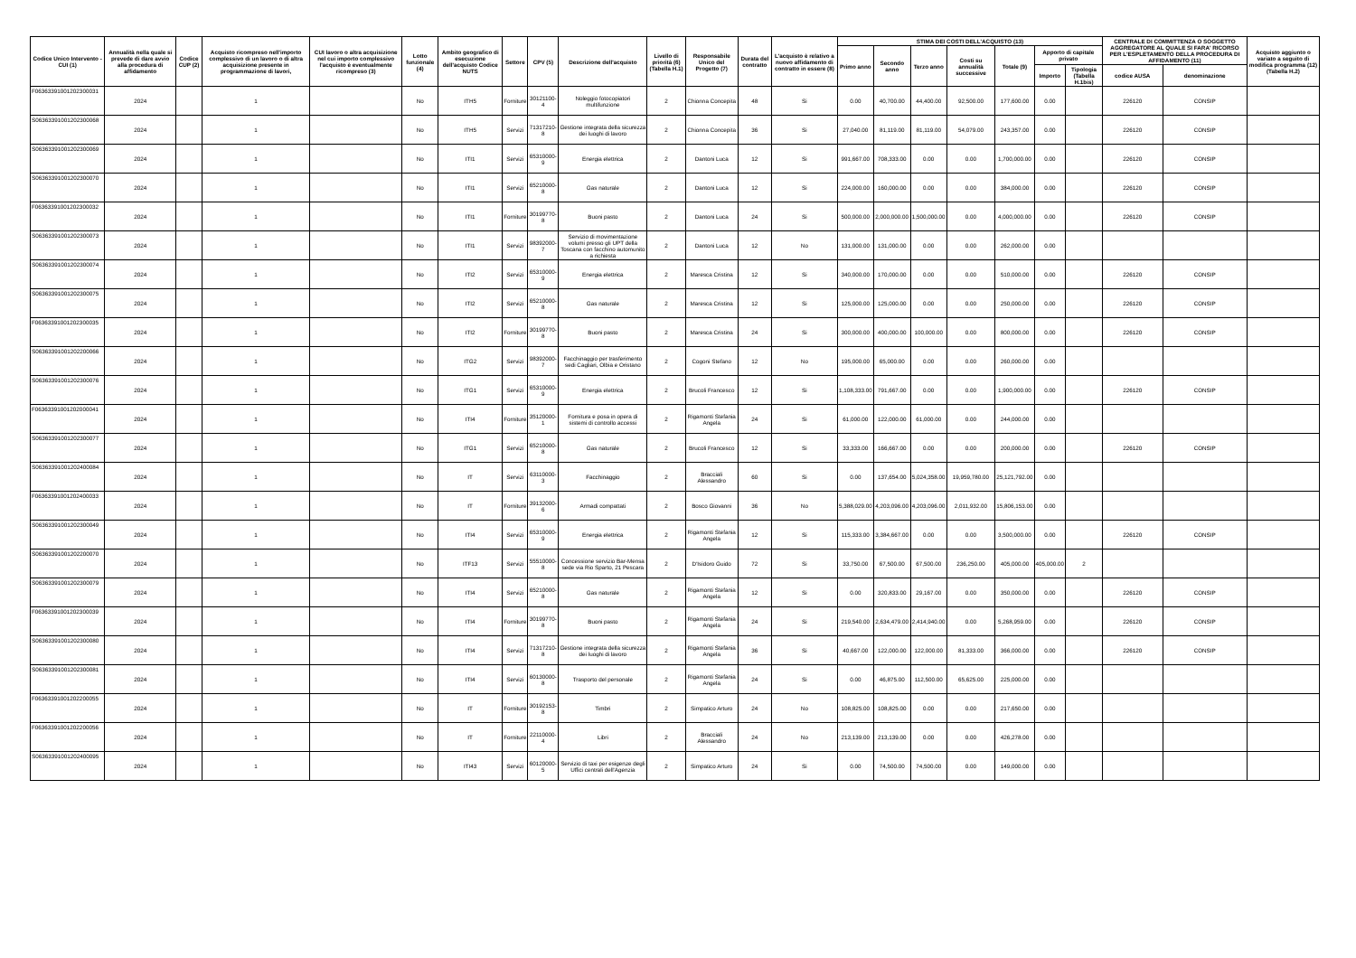| Codice Unico Intervento - CUI (1) | Annualità nella quale si prevede di dare avvio alla procedura di affidamento | Codice CUP (2) | Acquisto ricompreso nell'importo complessivo di un lavoro o di altra acquisizione presente in programmazione di lavori, | CUI lavoro o altra acquisizione nel cui importo complessivo l'acquisto è eventualmente ricompreso (3) | Lotto funzionale (4) | Ambito geografico di esecuzione dell'acquisto Codice NUTS | Settore | CPV (5) | Descrizione dell'acquisto | Livello di priorità (6) (Tabella H.1) | Responsabile Unico del Progetto (7) | Durata del contratto | L'acquisto è relativo a nuovo affidamento di contratto in essere (8) | STIMA DEI COSTI DELL'ACQUISTO (13) | | | | | | | CENTRALE DI COMMITTENZA O SOGGETTO AGGREGATORE AL QUALE SI FARA' RICORSO PER L'ESPLETAMENTO DELLA PROCEDURA DI AFFIDAMENTO (11) | | Acquisto aggiunto o variato a seguito di modifica programma (12) (Tabella H.2) |
| --- | --- | --- | --- | --- | --- | --- | --- | --- | --- | --- | --- | --- | --- | --- | --- | --- | --- | --- | --- | --- | --- | --- | --- |
| | | | | | | | | | | | | | | Primo anno | Secondo anno | Terzo anno | Costi su annualità successive | Totale (9) | Apporto di capitale privato | | | | |
| | | | | | | | | | | | | | | | | | | | Importo | Tipologia (Tabella H.1bis) | codice AUSA | denominazione | |
| F06363391001202300031 | 2024 | | 1 | | No | ITH5 | Forniture | 30121100-4 | Noleggio fotocopiatori multifunzione | 2 | Chionna Concepita | 48 | Si | 0.00 | 40,700.00 | 44,400.00 | 92,500.00 | 177,600.00 | 0.00 | | 226120 | CONSIP | |
| S06363391001202300068 | 2024 | | 1 | | No | ITH5 | Servizi | 71317210-8 | Gestione integrata della sicurezza dei luoghi di lavoro | 2 | Chionna Concepita | 36 | Si | 27,040.00 | 81,119.00 | 81,119.00 | 54,079.00 | 243,357.00 | 0.00 | | 226120 | CONSIP | |
| S06363391001202300069 | 2024 | | 1 | | No | ITI1 | Servizi | 65310000-9 | Energia elettrica | 2 | Dantoni Luca | 12 | Si | 991,667.00 | 708,333.00 | 0.00 | 0.00 | 1,700,000.00 | 0.00 | | 226120 | CONSIP | |
| S06363391001202300070 | 2024 | | 1 | | No | ITI1 | Servizi | 65210000-8 | Gas naturale | 2 | Dantoni Luca | 12 | Si | 224,000.00 | 160,000.00 | 0.00 | 0.00 | 384,000.00 | 0.00 | | 226120 | CONSIP | |
| F06363391001202300032 | 2024 | | 1 | | No | ITI1 | Forniture | 30199770-8 | Buoni pasto | 2 | Dantoni Luca | 24 | Si | 500,000.00 | 2,000,000.00 | 1,500,000.00 | 0.00 | 4,000,000.00 | 0.00 | | 226120 | CONSIP | |
| S06363391001202300073 | 2024 | | 1 | | No | ITI1 | Servizi | 98392000-7 | Servizio di movimentazione volumi presso gli UPT della Toscana con facchino automunito a richiesta | 2 | Dantoni Luca | 12 | No | 131,000.00 | 131,000.00 | 0.00 | 0.00 | 262,000.00 | 0.00 | | | | |
| S06363391001202300074 | 2024 | | 1 | | No | ITI2 | Servizi | 65310000-9 | Energia elettrica | 2 | Maresca Cristina | 12 | Si | 340,000.00 | 170,000.00 | 0.00 | 0.00 | 510,000.00 | 0.00 | | 226120 | CONSIP | |
| S06363391001202300075 | 2024 | | 1 | | No | ITI2 | Servizi | 65210000-8 | Gas naturale | 2 | Maresca Cristina | 12 | Si | 125,000.00 | 125,000.00 | 0.00 | 0.00 | 250,000.00 | 0.00 | | 226120 | CONSIP | |
| F06363391001202300035 | 2024 | | 1 | | No | ITI2 | Forniture | 30199770-8 | Buoni pasto | 2 | Maresca Cristina | 24 | Si | 300,000.00 | 400,000.00 | 100,000.00 | 0.00 | 800,000.00 | 0.00 | | 226120 | CONSIP | |
| S06363391001202200066 | 2024 | | 1 | | No | ITG2 | Servizi | 98392000-7 | Facchinaggio per trasferimento sedi Cagliari, Olbia e Oristano | 2 | Cogoni Stefano | 12 | No | 195,000.00 | 65,000.00 | 0.00 | 0.00 | 260,000.00 | 0.00 | | | | |
| S06363391001202300076 | 2024 | | 1 | | No | ITG1 | Servizi | 65310000-9 | Energia elettrica | 2 | Brucoli Francesco | 12 | Si | 1,108,333.00 | 791,667.00 | 0.00 | 0.00 | 1,900,000.00 | 0.00 | | 226120 | CONSIP | |
| F06363391001202000041 | 2024 | | 1 | | No | ITI4 | Forniture | 35120000-1 | Fornitura e posa in opera di sistemi di controllo accessi | 2 | Rigamonti Stefania Angela | 24 | Si | 61,000.00 | 122,000.00 | 61,000.00 | 0.00 | 244,000.00 | 0.00 | | | | |
| S06363391001202300077 | 2024 | | 1 | | No | ITG1 | Servizi | 65210000-8 | Gas naturale | 2 | Brucoli Francesco | 12 | Si | 33,333.00 | 166,667.00 | 0.00 | 0.00 | 200,000.00 | 0.00 | | 226120 | CONSIP | |
| S06363391001202400084 | 2024 | | 1 | | No | IT | Servizi | 63110000-3 | Facchinaggio | 2 | Bracciali Alessandro | 60 | Si | 0.00 | 137,654.00 | 5,024,358.00 | 19,959,780.00 | 25,121,792.00 | 0.00 | | | | |
| F06363391001202400033 | 2024 | | 1 | | No | IT | Forniture | 39132000-6 | Armadi compattati | 2 | Bosco Giovanni | 36 | No | 5,388,029.00 | 4,203,096.00 | 4,203,096.00 | 2,011,932.00 | 15,806,153.00 | 0.00 | | | | |
| S06363391001202300049 | 2024 | | 1 | | No | ITI4 | Servizi | 65310000-9 | Energia elettrica | 2 | Rigamonti Stefania Angela | 12 | Si | 115,333.00 | 3,384,667.00 | 0.00 | 0.00 | 3,500,000.00 | 0.00 | | 226120 | CONSIP | |
| S06363391001202200070 | 2024 | | 1 | | No | ITF13 | Servizi | 55510000-8 | Concessione servizio Bar-Mensa sede via Rio Sparto, 21 Pescara | 2 | D'Isidoro Guido | 72 | Si | 33,750.00 | 67,500.00 | 67,500.00 | 236,250.00 | 405,000.00 | 405,000.00 | 2 | | | |
| S06363391001202300079 | 2024 | | 1 | | No | ITI4 | Servizi | 65210000-8 | Gas naturale | 2 | Rigamonti Stefania Angela | 12 | Si | 0.00 | 320,833.00 | 29,167.00 | 0.00 | 350,000.00 | 0.00 | | 226120 | CONSIP | |
| F06363391001202300039 | 2024 | | 1 | | No | ITI4 | Forniture | 30199770-8 | Buoni pasto | 2 | Rigamonti Stefania Angela | 24 | Si | 219,540.00 | 2,634,479.00 | 2,414,940.00 | 0.00 | 5,268,959.00 | 0.00 | | 226120 | CONSIP | |
| S06363391001202300080 | 2024 | | 1 | | No | ITI4 | Servizi | 71317210-8 | Gestione integrata della sicurezza dei luoghi di lavoro | 2 | Rigamonti Stefania Angela | 36 | Si | 40,667.00 | 122,000.00 | 122,000.00 | 81,333.00 | 366,000.00 | 0.00 | | 226120 | CONSIP | |
| S06363391001202300081 | 2024 | | 1 | | No | ITI4 | Servizi | 60130000-8 | Trasporto del personale | 2 | Rigamonti Stefania Angela | 24 | Si | 0.00 | 46,875.00 | 112,500.00 | 65,625.00 | 225,000.00 | 0.00 | | | | |
| F06363391001202200055 | 2024 | | 1 | | No | IT | Forniture | 30192153-8 | Timbri | 2 | Simpatico Arturo | 24 | No | 108,825.00 | 108,825.00 | 0.00 | 0.00 | 217,650.00 | 0.00 | | | | |
| F06363391001202200056 | 2024 | | 1 | | No | IT | Forniture | 22110000-4 | Libri | 2 | Bracciali Alessandro | 24 | No | 213,139.00 | 213,139.00 | 0.00 | 0.00 | 426,278.00 | 0.00 | | | | |
| S06363391001202400095 | 2024 | | 1 | | No | ITI43 | Servizi | 60120000-5 | Servizio di taxi per esigenze degli Uffici centrali dell'Agenzia | 2 | Simpatico Arturo | 24 | Si | 0.00 | 74,500.00 | 74,500.00 | 0.00 | 149,000.00 | 0.00 | | | | |